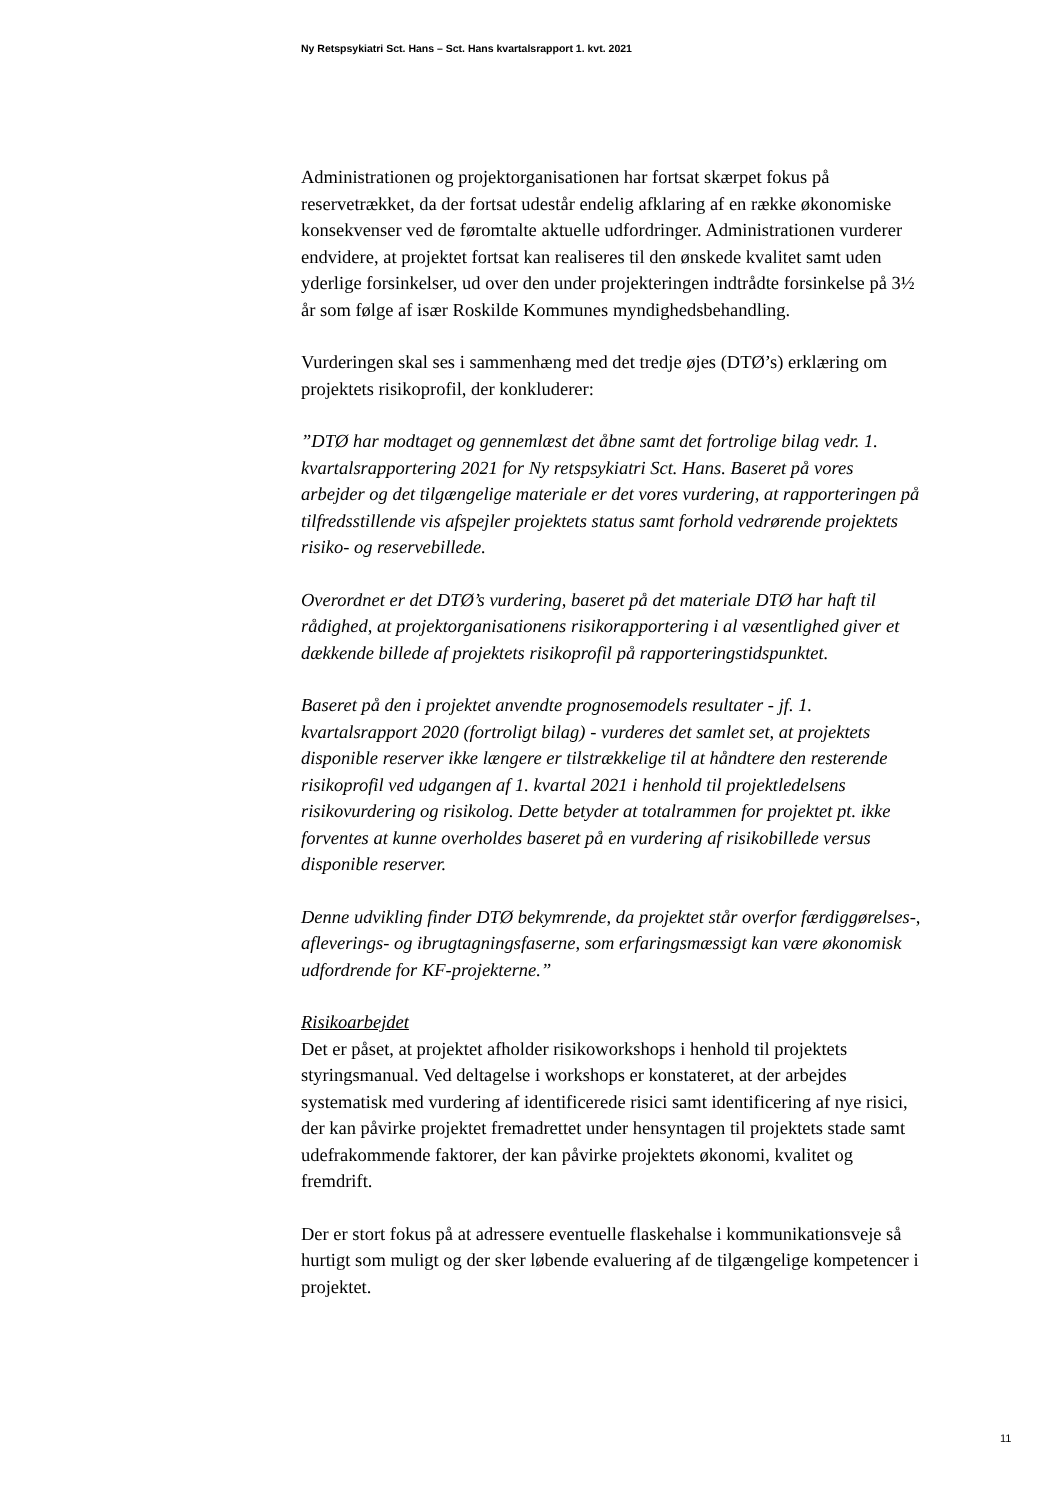Ny Retspsykiatri Sct. Hans – Sct. Hans kvartalsrapport 1. kvt. 2021
Administrationen og projektorganisationen har fortsat skærpet fokus på reservetrækket, da der fortsat udestår endelig afklaring af en række økonomiske konsekvenser ved de føromtalte aktuelle udfordringer. Administrationen vurderer endvidere, at projektet fortsat kan realiseres til den ønskede kvalitet samt uden yderlige forsinkelser, ud over den under projekteringen indtrådte forsinkelse på 3½ år som følge af især Roskilde Kommunes myndighedsbehandling.
Vurderingen skal ses i sammenhæng med det tredje øjes (DTØ’s) erklæring om projektets risikoprofil, der konkluderer:
”DTØ har modtaget og gennemlæst det åbne samt det fortrolige bilag vedr. 1. kvartalsrapportering 2021 for Ny retspsykiatri Sct. Hans. Baseret på vores arbejder og det tilgængelige materiale er det vores vurdering, at rapporteringen på tilfredsstillende vis afspejler projektets status samt forhold vedrørende projektets risiko- og reservebillede.
Overordnet er det DTØ’s vurdering, baseret på det materiale DTØ har haft til rådighed, at projektorganisationens risikorapportering i al væsentlighed giver et dækkende billede af projektets risikoprofil på rapporteringstidspunktet.
Baseret på den i projektet anvendte prognosemodels resultater - jf. 1. kvartalsrapport 2020 (fortroligt bilag) - vurderes det samlet set, at projektets disponible reserver ikke længere er tilstrækkelige til at håndtere den resterende risikoprofil ved udgangen af 1. kvartal 2021 i henhold til projektledelsens risikovurdering og risikolog. Dette betyder at totalrammen for projektet pt. ikke forventes at kunne overholdes baseret på en vurdering af risikobillede versus disponible reserver.
Denne udvikling finder DTØ bekymrende, da projektet står overfor færdiggørelses-, afleverings- og ibrugtagningsfaserne, som erfaringsmæssigt kan være økonomisk udfordrende for KF-projekterne.”
Risikoarbejdet
Det er påset, at projektet afholder risikoworkshops i henhold til projektets styringsmanual. Ved deltagelse i workshops er konstateret, at der arbejdes systematisk med vurdering af identificerede risici samt identificering af nye risici, der kan påvirke projektet fremadrettet under hensyntagen til projektets stade samt udefrakommende faktorer, der kan påvirke projektets økonomi, kvalitet og fremdrift.
Der er stort fokus på at adressere eventuelle flaskehalse i kommunikationsveje så hurtigt som muligt og der sker løbende evaluering af de tilgængelige kompetencer i projektet.
11